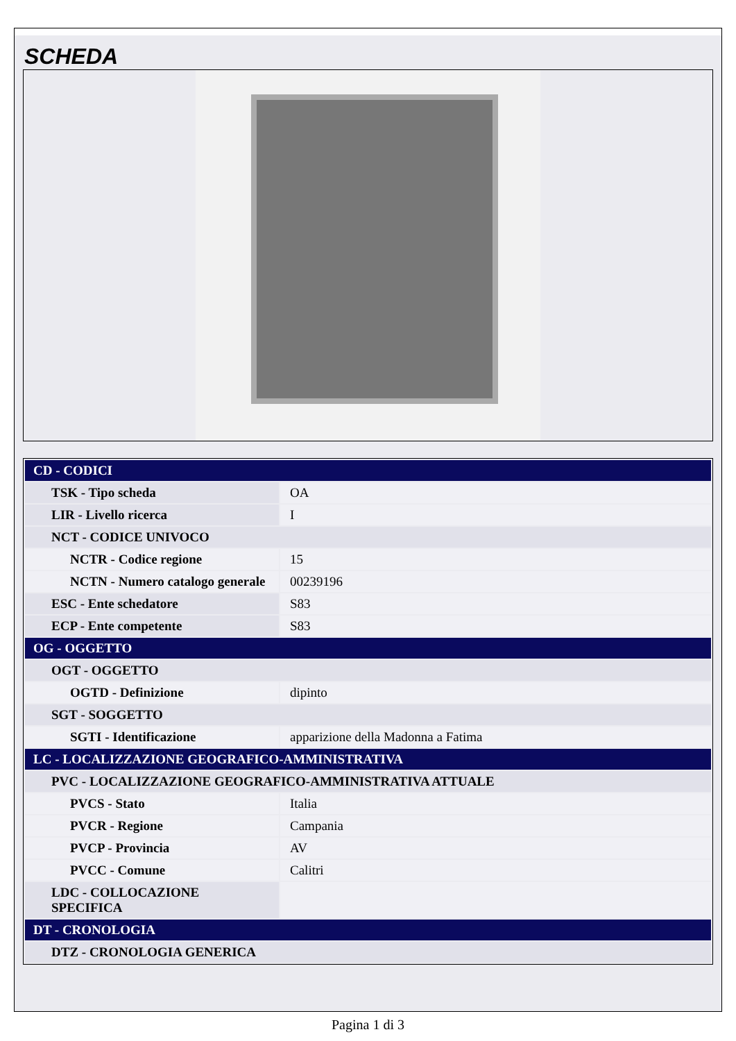SCHEDA
| CD - CODICI | |
| TSK - Tipo scheda | OA |
| LIR - Livello ricerca | I |
| NCT - CODICE UNIVOCO | |
| NCTR - Codice regione | 15 |
| NCTN - Numero catalogo generale | 00239196 |
| ESC - Ente schedatore | S83 |
| ECP - Ente competente | S83 |
| OG - OGGETTO | |
| OGT - OGGETTO | |
| OGTD - Definizione | dipinto |
| SGT - SOGGETTO | |
| SGTI - Identificazione | apparizione della Madonna a Fatima |
| LC - LOCALIZZAZIONE GEOGRAFICO-AMMINISTRATIVA | |
| PVC - LOCALIZZAZIONE GEOGRAFICO-AMMINISTRATIVA ATTUALE | |
| PVCS - Stato | Italia |
| PVCR - Regione | Campania |
| PVCP - Provincia | AV |
| PVCC - Comune | Calitri |
| LDC - COLLOCAZIONE SPECIFICA | |
| DT - CRONOLOGIA | |
| DTZ - CRONOLOGIA GENERICA | |
Pagina 1 di 3